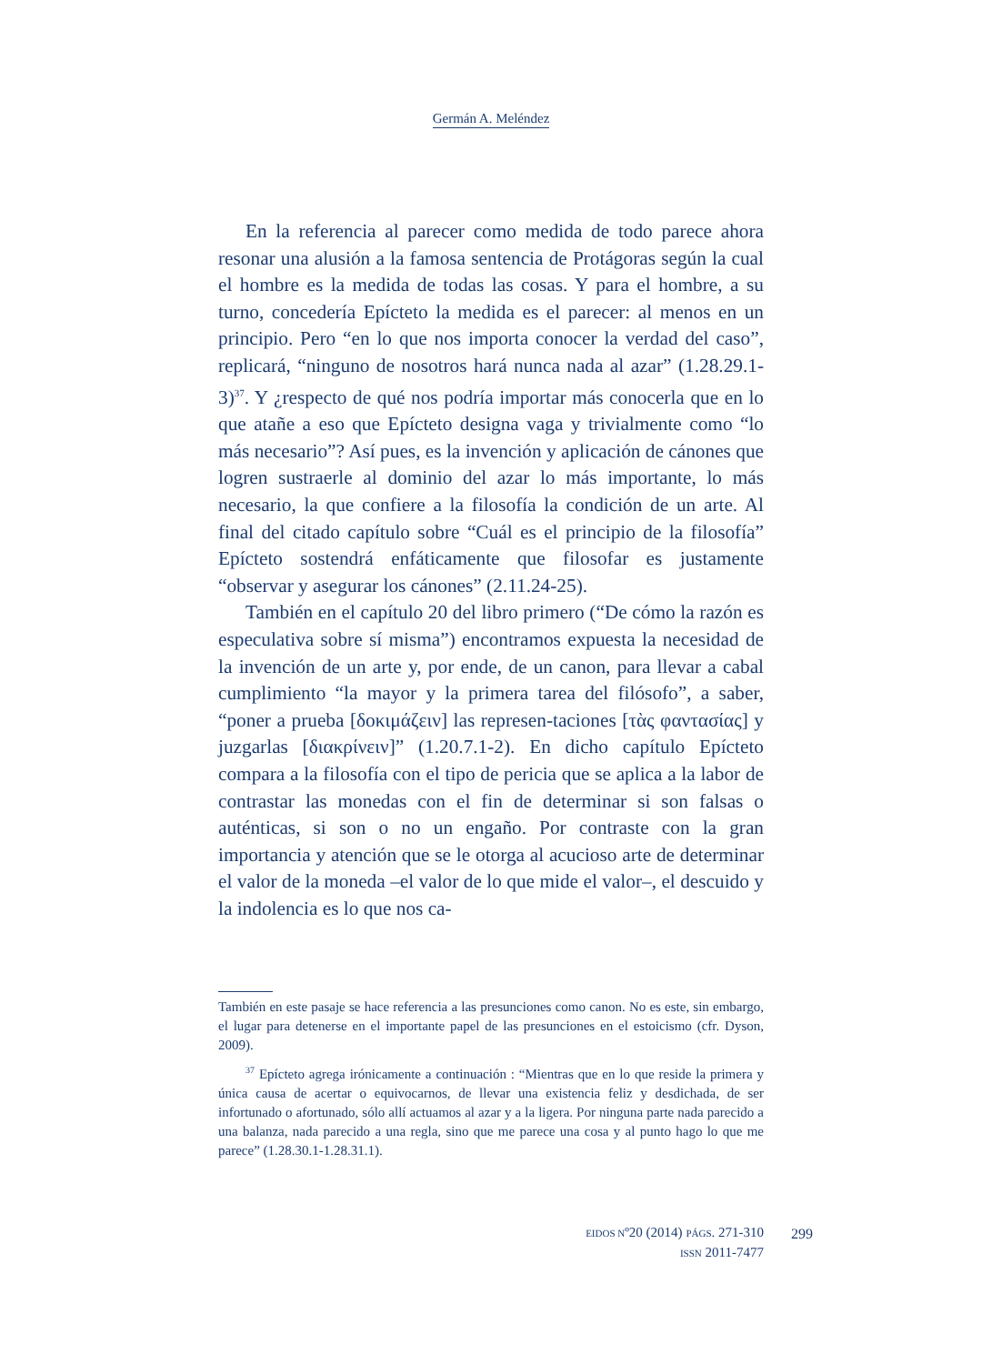Germán A. Meléndez
En la referencia al parecer como medida de todo parece ahora resonar una alusión a la famosa sentencia de Protágoras según la cual el hombre es la medida de todas las cosas. Y para el hombre, a su turno, concedería Epícteto la medida es el parecer: al menos en un principio. Pero “en lo que nos importa conocer la verdad del caso”, replicará, “ninguno de nosotros hará nunca nada al azar” (1.28.29.1-3)<sup>37</sup>. Y ¿respecto de qué nos podría importar más conocerla que en lo que atañe a eso que Epícteto designa vaga y trivialmente como “lo más necesario”? Así pues, es la invención y aplicación de cánones que logren sustraerle al dominio del azar lo más importante, lo más necesario, la que confiere a la filosofía la condición de un arte. Al final del citado capítulo sobre “Cuál es el principio de la filosofía” Epícteto sostendrá enfáticamente que filosofar es justamente “observar y asegurar los cánones” (2.11.24-25).
También en el capítulo 20 del libro primero (“De cómo la razón es especulativa sobre sí misma”) encontramos expuesta la necesidad de la invención de un arte y, por ende, de un canon, para llevar a cabal cumplimiento “la mayor y la primera tarea del filósofo”, a saber, “poner a prueba [δοκιμάζειν] las represen-taciones [τὰς φαντασίας] y juzgarlas [διακρίνειν]” (1.20.7.1-2). En dicho capítulo Epícteto compara a la filosofía con el tipo de pericia que se aplica a la labor de contrastar las monedas con el fin de determinar si son falsas o auténticas, si son o no un engaño. Por contraste con la gran importancia y atención que se le otorga al acucioso arte de determinar el valor de la moneda –el valor de lo que mide el valor–, el descuido y la indolencia es lo que nos ca-
También en este pasaje se hace referencia a las presunciones como canon. No es este, sin embargo, el lugar para detenerse en el importante papel de las presunciones en el estoicismo (cfr. Dyson, 2009).
<sup>37</sup> Epícteto agrega irónicamente a continuación : “Mientras que en lo que reside la primera y única causa de acertar o equivocarnos, de llevar una existencia feliz y desdichada, de ser infortunado o afortunado, sólo allí actuamos al azar y a la ligera. Por ninguna parte nada parecido a una balanza, nada parecido a una regla, sino que me parece una cosa y al punto hago lo que me parece” (1.28.30.1-1.28.31.1).
EIDOS Nº20 (2014) PÁGS. 271-310
ISSN 2011-7477
299